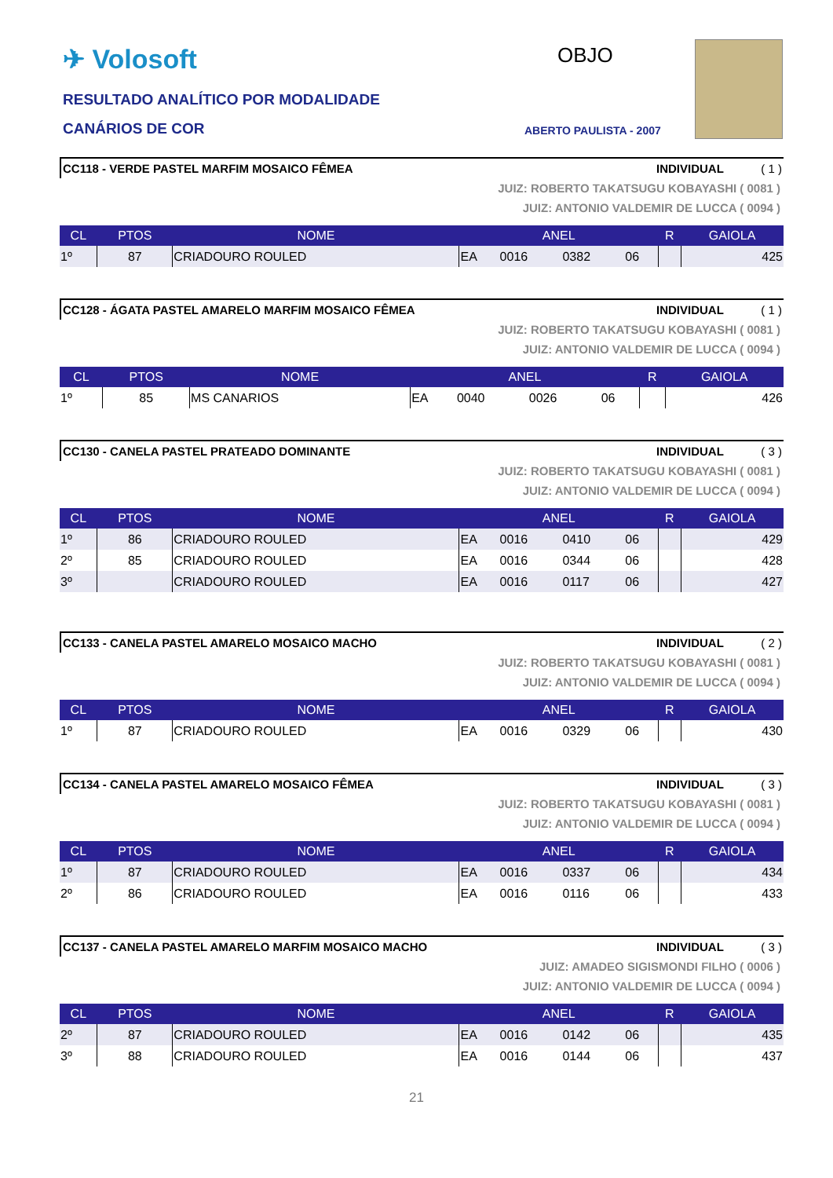✈ Volosoft OBJO
RESULTADO ANALÍTICO POR MODALIDADE
CANÁRIOS DE COR ABERTO PAULISTA - 2007
CC118 - VERDE PASTEL MARFIM MOSAICO FÊMEA INDIVIDUAL ( 1 )
JUIZ: ROBERTO TAKATSUGU KOBAYASHI ( 0081 )
JUIZ: ANTONIO VALDEMIR DE LUCCA ( 0094 )
| CL | PTOS | NOME | ANEL | | | | R | GAIOLA |
| --- | --- | --- | --- | --- | --- | --- | --- | --- |
| 1º | 87 | CRIADOURO ROULED | EA | 0016 | 0382 | 06 | | 425 |
CC128 - ÁGATA PASTEL AMARELO MARFIM MOSAICO FÊMEA INDIVIDUAL ( 1 )
JUIZ: ROBERTO TAKATSUGU KOBAYASHI ( 0081 )
JUIZ: ANTONIO VALDEMIR DE LUCCA ( 0094 )
| CL | PTOS | NOME | ANEL | | | | R | GAIOLA |
| --- | --- | --- | --- | --- | --- | --- | --- | --- |
| 1º | 85 | MS CANARIOS | EA | 0040 | 0026 | 06 | | 426 |
CC130 - CANELA PASTEL PRATEADO DOMINANTE INDIVIDUAL ( 3 )
JUIZ: ROBERTO TAKATSUGU KOBAYASHI ( 0081 )
JUIZ: ANTONIO VALDEMIR DE LUCCA ( 0094 )
| CL | PTOS | NOME | ANEL | | | | R | GAIOLA |
| --- | --- | --- | --- | --- | --- | --- | --- | --- |
| 1º | 86 | CRIADOURO ROULED | EA | 0016 | 0410 | 06 | | 429 |
| 2º | 85 | CRIADOURO ROULED | EA | 0016 | 0344 | 06 | | 428 |
| 3º | | CRIADOURO ROULED | EA | 0016 | 0117 | 06 | | 427 |
CC133 - CANELA PASTEL AMARELO MOSAICO MACHO INDIVIDUAL ( 2 )
JUIZ: ROBERTO TAKATSUGU KOBAYASHI ( 0081 )
JUIZ: ANTONIO VALDEMIR DE LUCCA ( 0094 )
| CL | PTOS | NOME | ANEL | | | | R | GAIOLA |
| --- | --- | --- | --- | --- | --- | --- | --- | --- |
| 1º | 87 | CRIADOURO ROULED | EA | 0016 | 0329 | 06 | | 430 |
CC134 - CANELA PASTEL AMARELO MOSAICO FÊMEA INDIVIDUAL ( 3 )
JUIZ: ROBERTO TAKATSUGU KOBAYASHI ( 0081 )
JUIZ: ANTONIO VALDEMIR DE LUCCA ( 0094 )
| CL | PTOS | NOME | ANEL | | | | R | GAIOLA |
| --- | --- | --- | --- | --- | --- | --- | --- | --- |
| 1º | 87 | CRIADOURO ROULED | EA | 0016 | 0337 | 06 | | 434 |
| 2º | 86 | CRIADOURO ROULED | EA | 0016 | 0116 | 06 | | 433 |
CC137 - CANELA PASTEL AMARELO MARFIM MOSAICO MACHO INDIVIDUAL ( 3 )
JUIZ: AMADEO SIGISMONDI FILHO ( 0006 )
JUIZ: ANTONIO VALDEMIR DE LUCCA ( 0094 )
| CL | PTOS | NOME | ANEL | | | | R | GAIOLA |
| --- | --- | --- | --- | --- | --- | --- | --- | --- |
| 2º | 87 | CRIADOURO ROULED | EA | 0016 | 0142 | 06 | | 435 |
| 3º | 88 | CRIADOURO ROULED | EA | 0016 | 0144 | 06 | | 437 |
21